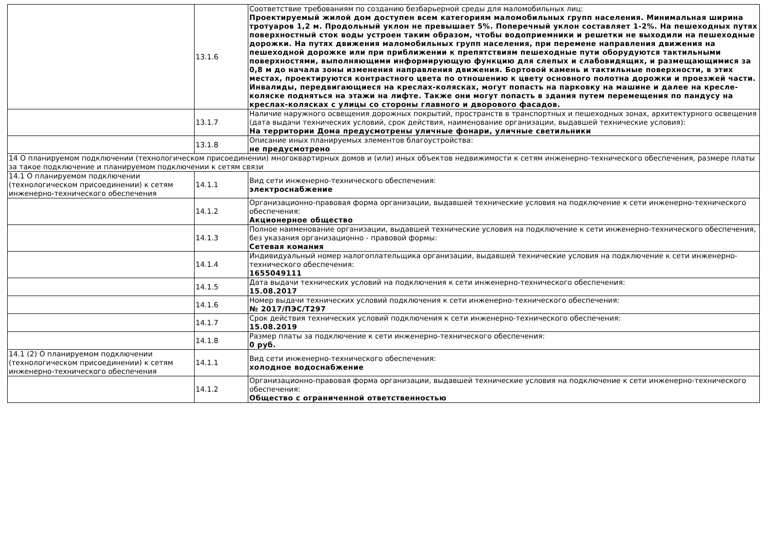| | 13.1.6 | Соответствие требованиям по созданию безбарьерной среды для маломобильных лиц: Проектируемый жилой дом доступен всем категориям маломобильных групп населения. Минимальная ширина тротуаров 1,2 м. Продольный уклон не превышает 5%. Поперечный уклон составляет 1-2%. На пешеходных путях поверхностный сток воды устроен таким образом, чтобы водоприемники и решетки не выходили на пешеходные дорожки. На путях движения маломобильных групп населения, при перемене направления движения на пешеходной дорожке или при приближении к препятствиям пешеходные пути оборудуются тактильными поверхностями, выполняющими информирующую функцию для слепых и слабовидящих, и размещающимися за 0,8 м до начала зоны изменения направления движения. Бортовой камень и тактильные поверхности, в этих местах, проектируются контрастного цвета по отношению к цвету основного полотна дорожки и проезжей части. Инвалиды, передвигающиеся на креслах-колясках, могут попасть на парковку на машине и далее на кресле-коляске подняться на этажи на лифте. Также они могут попасть в здания путем перемещения по пандусу на креслах-колясках с улицы со стороны главного и дворового фасадов. |
| | 13.1.7 | Наличие наружного освещения дорожных покрытий, пространств в транспортных и пешеходных зонах, архитектурного освещения (дата выдачи технических условий, срок действия, наименование организации, выдавшей технические условия): На территории Дома предусмотрены уличные фонари, уличные светильники |
| | 13.1.8 | Описание иных планируемых элементов благоустройства: не предусмотрено |
| 14 О планируемом подключении (технологическом присоединении) многоквартирных домов и (или) иных объектов недвижимости к сетям инженерно-технического обеспечения, размере платы за такое подключение и планируемом подключении к сетям связи | | |
| 14.1 О планируемом подключении (технологическом присоединении) к сетям инженерно-технического обеспечения | 14.1.1 | Вид сети инженерно-технического обеспечения: электроснабжение |
| | 14.1.2 | Организационно-правовая форма организации, выдавшей технические условия на подключение к сети инженерно-технического обеспечения: Акционерное общество |
| | 14.1.3 | Полное наименование организации, выдавшей технические условия на подключение к сети инженерно-технического обеспечения, без указания организационно - правовой формы: Сетевая комания |
| | 14.1.4 | Индивидуальный номер налогоплательщика организации, выдавшей технические условия на подключение к сети инженерно-технического обеспечения: 1655049111 |
| | 14.1.5 | Дата выдачи технических условий на подключения к сети инженерно-технического обеспечения: 15.08.2017 |
| | 14.1.6 | Номер выдачи технических условий подключения к сети инженерно-технического обеспечения: № 2017/ПЭС/Т297 |
| | 14.1.7 | Срок действия технических условий подключения к сети инженерно-технического обеспечения: 15.08.2019 |
| | 14.1.8 | Размер платы за подключение к сети инженерно-технического обеспечения: 0 руб. |
| 14.1 (2) О планируемом подключении (технологическом присоединении) к сетям инженерно-технического обеспечения | 14.1.1 | Вид сети инженерно-технического обеспечения: холодное водоснабжение |
| | 14.1.2 | Организационно-правовая форма организации, выдавшей технические условия на подключение к сети инженерно-технического обеспечения: Общество с ограниченной ответственностью |